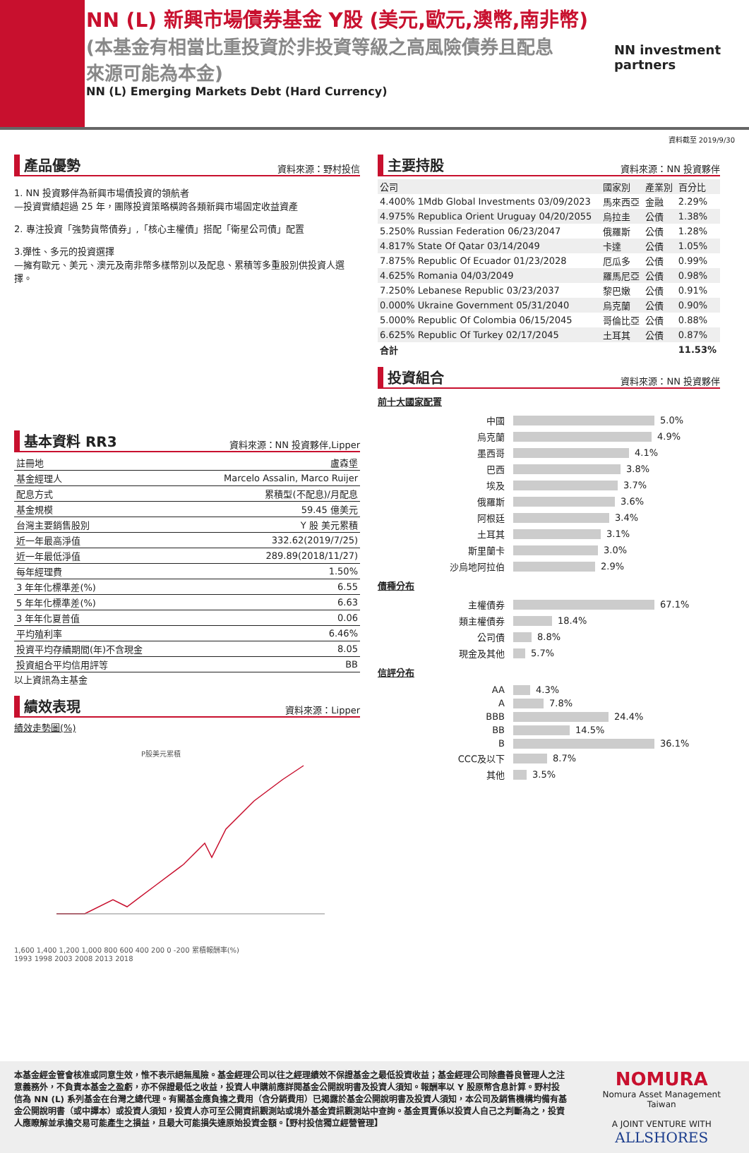NN (L) 新興市場債券基金 Y股 (美元,歐元,澳幣,南非幣)
(本基金有相當比重投資於非投資等級之高風險債券且配息來源可能為本金)
NN (L) Emerging Markets Debt (Hard Currency)
NN investment
partners
資料截至 2019/9/30
產品優勢 資料來源：野村投信
1. NN 投資夥伴為新興市場債投資的領航者
—投資實績超過 25 年，團隊投資策略橫跨各類新興市場固定收益資產
2. 專注投資「強勢貨幣債券」,「核心主權債」搭配「衛星公司債」配置
3.彈性、多元的投資選擇
—擁有歐元、美元、澳元及南非幣多樣幣別以及配息、累積等多重股別供投資人選擇。
基本資料 RR3 資料來源：NN 投資夥伴,Lipper
| 註冊地 | 盧森堡 |
| 基金經理人 | Marcelo Assalin, Marco Ruijer |
| 配息方式 | 累積型(不配息)/月配息 |
| 基金規模 | 59.45 億美元 |
| 台灣主要銷售股別 | Y 股 美元累積 |
| 近一年最高淨值 | 332.62(2019/7/25) |
| 近一年最低淨值 | 289.89(2018/11/27) |
| 每年經理費 | 1.50% |
| 3 年年化標準差(%) | 6.55 |
| 5 年年化標準差(%) | 6.63 |
| 3 年年化夏普值 | 0.06 |
| 平均殖利率 | 6.46% |
| 投資平均存續期間(年)不含現金 | 8.05 |
| 投資組合平均信用評等 | BB |
以上資訊為主基金
績效表現 資料來源：Lipper
績效走勢圖(%)
P股美元累積
1,600 1,400 1,200 1,000 800 600 400 200 0 -200 累積報酬率(%)
1993 1998 2003 2008 2013 2018
主要持股 資料來源：NN 投資夥伴
| 公司 | 國家別 | 產業別 | 百分比 |
| 4.400% 1Mdb Global Investments 03/09/2023 | 馬來西亞 | 金融 | 2.29% |
| 4.975% Republica Orient Uruguay 04/20/2055 | 烏拉圭 | 公債 | 1.38% |
| 5.250% Russian Federation 06/23/2047 | 俄羅斯 | 公債 | 1.28% |
| 4.817% State Of Qatar 03/14/2049 | 卡達 | 公債 | 1.05% |
| 7.875% Republic Of Ecuador 01/23/2028 | 厄瓜多 | 公債 | 0.99% |
| 4.625% Romania 04/03/2049 | 羅馬尼亞 | 公債 | 0.98% |
| 7.250% Lebanese Republic 03/23/2037 | 黎巴嫩 | 公債 | 0.91% |
| 0.000% Ukraine Government 05/31/2040 | 烏克蘭 | 公債 | 0.90% |
| 5.000% Republic Of Colombia 06/15/2045 | 哥倫比亞 | 公債 | 0.88% |
| 6.625% Republic Of Turkey 02/17/2045 | 土耳其 | 公債 | 0.87% |
| 合計 | | | 11.53% |
投資組合 資料來源：NN 投資夥伴
前十大國家配置
中國 5.0%
烏克蘭 4.9%
墨西哥 4.1%
巴西 3.8%
埃及 3.7%
俄羅斯 3.6%
阿根廷 3.4%
土耳其 3.1%
斯里蘭卡 3.0%
沙烏地阿拉伯 2.9%
債種分布
主權債券 67.1%
類主權債券 18.4%
公司債 8.8%
現金及其他 5.7%
信評分布
AA 4.3%
A 7.8%
BBB 24.4%
BB 14.5%
B 36.1%
CCC及以下 8.7%
其他 3.5%
本基金經金管會核准或同意生效，惟不表示絕無風險。基金經理公司以往之經理績效不保證基金之最低投資收益；基金經理公司除盡善良管理人之注意義務外，不負責本基金之盈虧，亦不保證最低之收益，投資人申購前應詳閱基金公開說明書及投資人須知。報酬率以 Y 股原幣含息計算。野村投信為 NN (L) 系列基金在台灣之總代理。有關基金應負擔之費用（含分銷費用）已揭露於基金公開說明書及投資人須知，本公司及銷售機構均備有基金公開說明書（或中譯本）或投資人須知，投資人亦可至公開資訊觀測站或境外基金資訊觀測站中查詢。基金買賣係以投資人自己之判斷為之，投資人應瞭解並承擔交易可能產生之損益，且最大可能損失達原始投資金額。【野村投信獨立經營管理】
NOMURA
Nomura Asset Management Taiwan
A JOINT VENTURE WITH
ALLSHORES